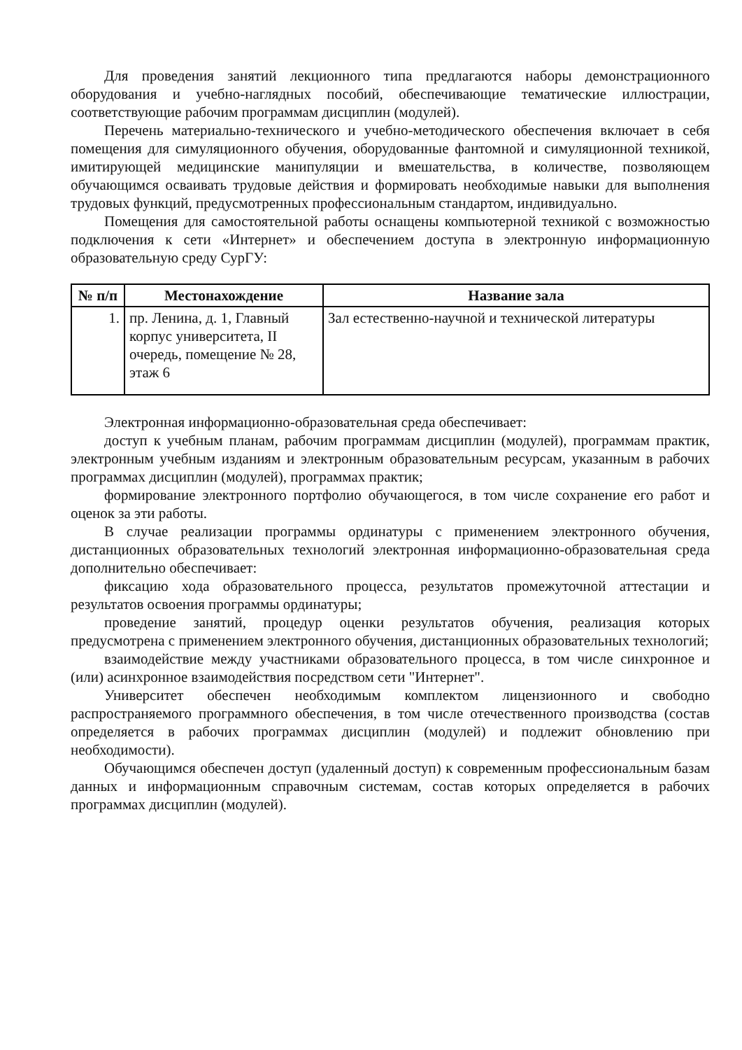Для проведения занятий лекционного типа предлагаются наборы демонстрационного оборудования и учебно-наглядных пособий, обеспечивающие тематические иллюстрации, соответствующие рабочим программам дисциплин (модулей).
Перечень материально-технического и учебно-методического обеспечения включает в себя помещения для симуляционного обучения, оборудованные фантомной и симуляционной техникой, имитирующей медицинские манипуляции и вмешательства, в количестве, позволяющем обучающимся осваивать трудовые действия и формировать необходимые навыки для выполнения трудовых функций, предусмотренных профессиональным стандартом, индивидуально.
Помещения для самостоятельной работы оснащены компьютерной техникой с возможностью подключения к сети «Интернет» и обеспечением доступа в электронную информационную образовательную среду СурГУ:
| № п/п | Местонахождение | Название зала |
| --- | --- | --- |
| 1. | пр. Ленина, д. 1, Главный корпус университета, II очередь, помещение № 28, этаж 6 | Зал естественно-научной и технической литературы |
Электронная информационно-образовательная среда обеспечивает:
доступ к учебным планам, рабочим программам дисциплин (модулей), программам практик, электронным учебным изданиям и электронным образовательным ресурсам, указанным в рабочих программах дисциплин (модулей), программах практик;
формирование электронного портфолио обучающегося, в том числе сохранение его работ и оценок за эти работы.
В случае реализации программы ординатуры с применением электронного обучения, дистанционных образовательных технологий электронная информационно-образовательная среда дополнительно обеспечивает:
фиксацию хода образовательного процесса, результатов промежуточной аттестации и результатов освоения программы ординатуры;
проведение занятий, процедур оценки результатов обучения, реализация которых предусмотрена с применением электронного обучения, дистанционных образовательных технологий;
взаимодействие между участниками образовательного процесса, в том числе синхронное и (или) асинхронное взаимодействия посредством сети "Интернет".
Университет обеспечен необходимым комплектом лицензионного и свободно распространяемого программного обеспечения, в том числе отечественного производства (состав определяется в рабочих программах дисциплин (модулей) и подлежит обновлению при необходимости).
Обучающимся обеспечен доступ (удаленный доступ) к современным профессиональным базам данных и информационным справочным системам, состав которых определяется в рабочих программах дисциплин (модулей).